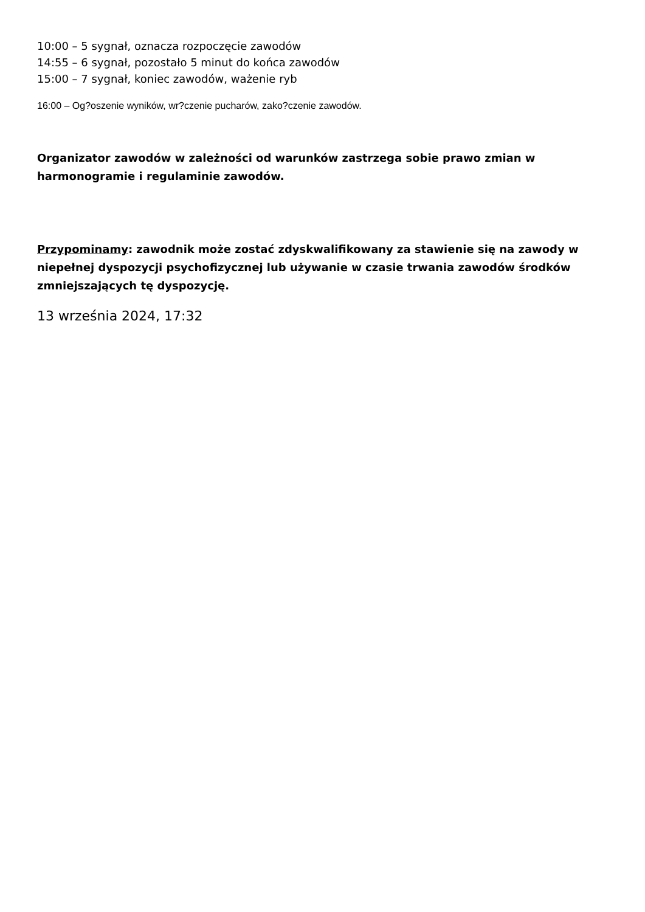10:00 – 5 sygnał, oznacza rozpoczęcie zawodów
14:55 – 6 sygnał, pozostało 5 minut do końca zawodów
15:00 – 7 sygnał, koniec zawodów, ważenie ryb
16:00 – Og?oszenie wyników, wr?czenie pucharów, zako?czenie zawodów.
Organizator zawodów w zależności od warunków zastrzega sobie prawo zmian w harmonogramie i regulaminie zawodów.
Przypominamy: zawodnik może zostać zdyskwalifikowany za stawienie się na zawody w niepełnej dyspozycji psychofizycznej lub używanie w czasie trwania zawodów środków zmniejszających tę dyspozycję.
13 września 2024, 17:32